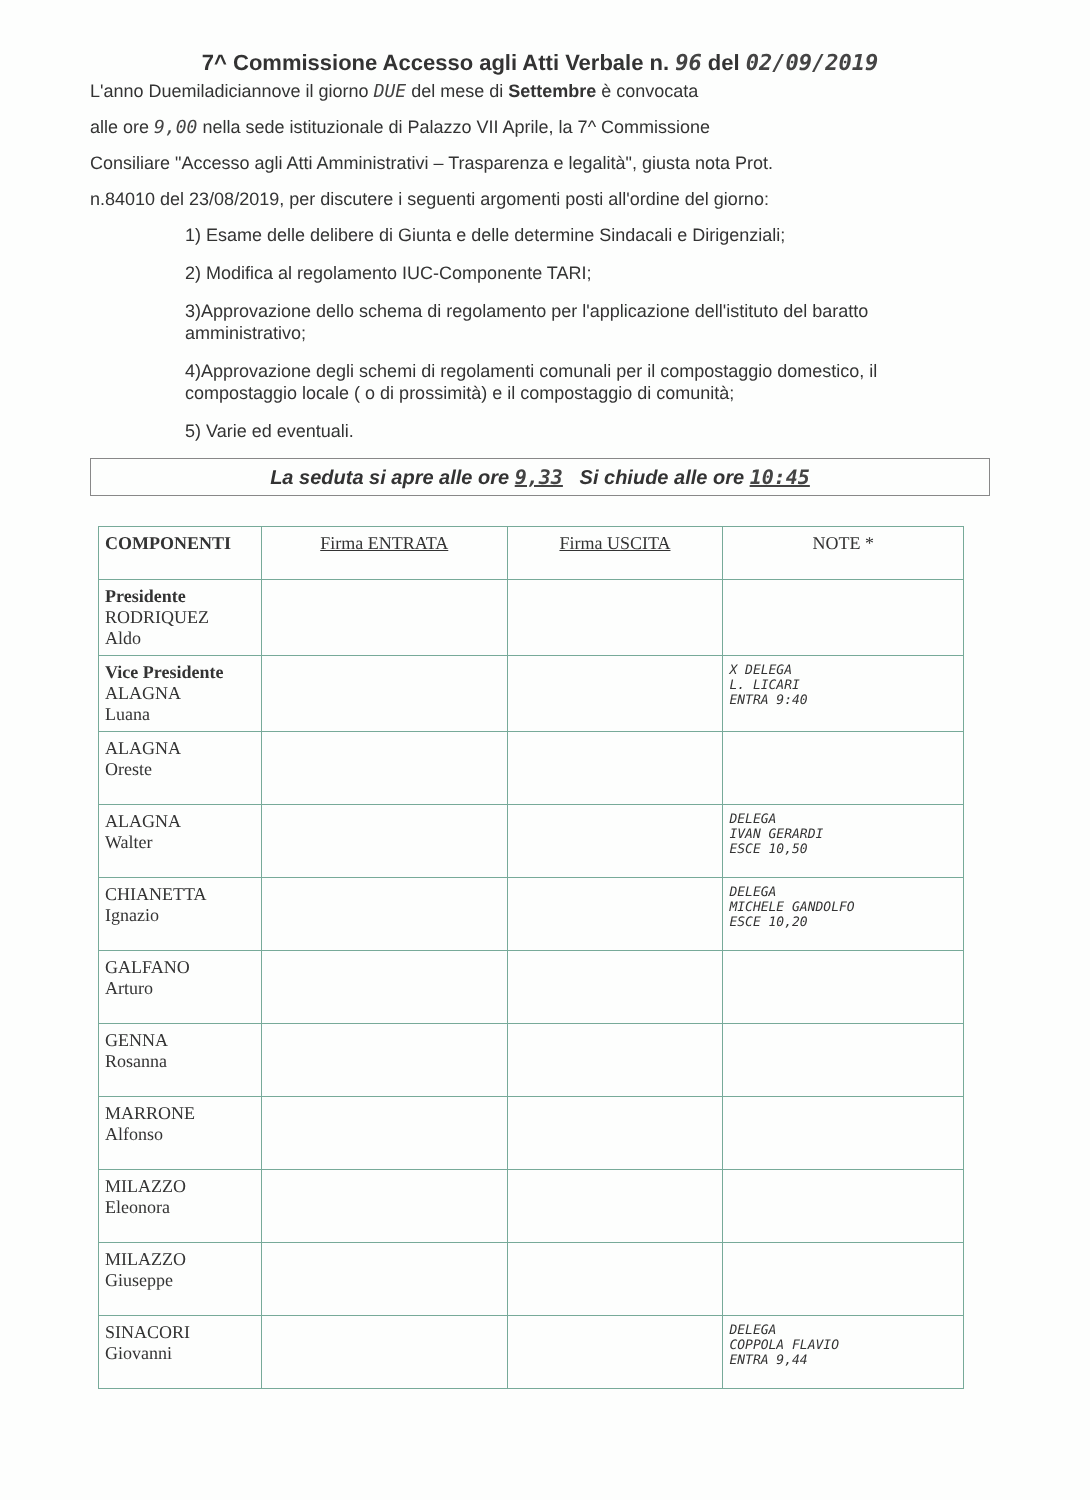7^ Commissione Accesso agli Atti Verbale n. 96 del 02/09/2019
L'anno Duemiladiciannove il giorno DUE del mese di Settembre è convocata
alle ore 9,00 nella sede istituzionale di Palazzo VII Aprile, la 7^ Commissione
Consiliare "Accesso agli Atti Amministrativi – Trasparenza e legalità", giusta nota Prot.
n.84010 del 23/08/2019, per discutere i seguenti argomenti posti all'ordine del giorno:
1) Esame delle delibere di Giunta e delle determine Sindacali e Dirigenziali;
2) Modifica al regolamento IUC-Componente TARI;
3)Approvazione dello schema di regolamento per l'applicazione dell'istituto del baratto amministrativo;
4)Approvazione degli schemi di regolamenti comunali per il compostaggio domestico, il compostaggio locale ( o di prossimità) e il compostaggio di comunità;
5) Varie ed eventuali.
La seduta si apre alle ore 9,33 Si chiude alle ore 10:45
| COMPONENTI | Firma ENTRATA | Firma USCITA | NOTE * |
| --- | --- | --- | --- |
| Presidente RODRIQUEZ Aldo | | | |
| Vice Presidente ALAGNA Luana | | | X DELEGA L. LICARI ENTRA 9:40 |
| ALAGNA Oreste | | | |
| ALAGNA Walter | | | DELEGA IVAN GERARDI ESCE 10,50 |
| CHIANETTA Ignazio | | | DELEGA MICHELE GANDOLFO ESCE 10,20 |
| GALFANO Arturo | | | |
| GENNA Rosanna | | | |
| MARRONE Alfonso | | | |
| MILAZZO Eleonora | | | |
| MILAZZO Giuseppe | | | |
| SINACORI Giovanni | | | DELEGA COPPOLA FLAVIO ENTRA 9,44 |